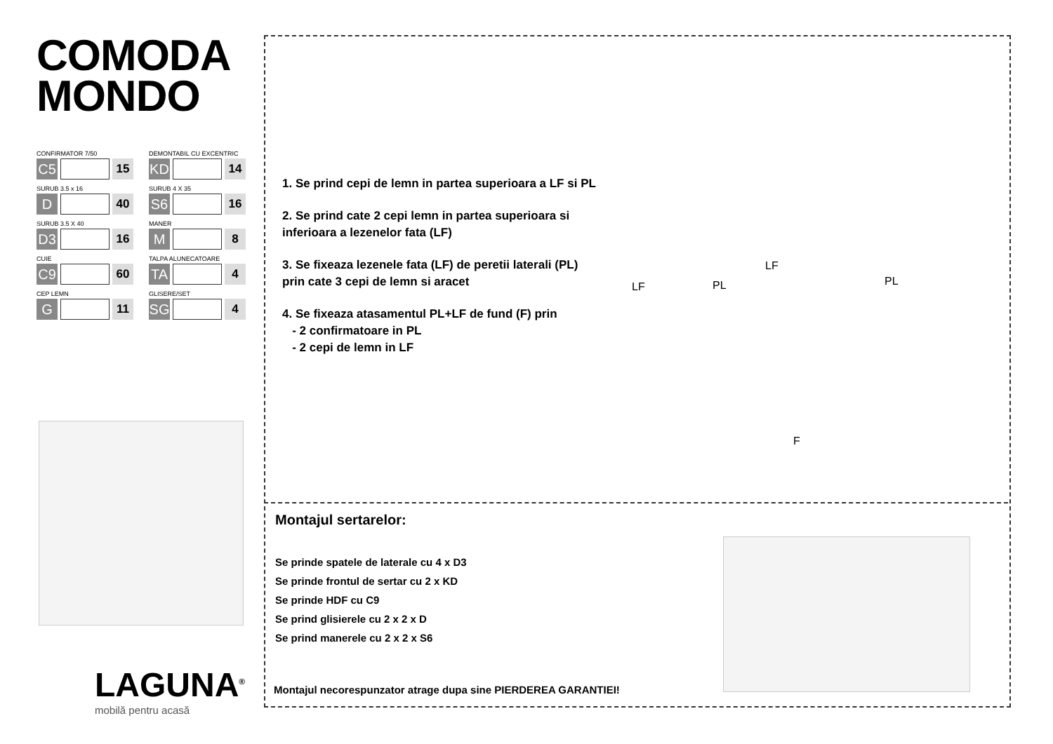COMODA
MONDO
CONFIRMATOR 7/50
C5
15
DEMONTABIL CU EXCENTRIC
KD
14
SURUB 3.5 x 16
D
40
SURUB 4 X 35
S6
16
SURUB 3.5 X 40
D3
16
MANER
M
8
CUIE
C9
60
TALPA ALUNECATOARE
TA
4
CEP LEMN
G
11
GLISERE/SET
SG
4
LAGUNA<sup>®</sup>
mobilă pentru acasă
1. Se prind cepi de lemn in partea superioara a LF si PL
2. Se prind cate 2 cepi lemn in partea superioara si
inferioara a lezenelor fata (LF)
3. Se fixeaza lezenele fata (LF) de peretii laterali (PL)
prin cate 3 cepi de lemn si aracet
4. Se fixeaza atasamentul PL+LF de fund (F) prin
- 2 confirmatoare in PL
- 2 cepi de lemn in LF
LF PL
LF
PL
F
Montajul sertarelor:
Se prinde spatele de laterale cu 4 x D3
Se prinde frontul de sertar cu 2 x KD
Se prinde HDF cu C9
Se prind glisierele cu 2 x 2 x D
Se prind manerele cu 2 x 2 x S6
Montajul necorespunzator atrage dupa sine PIERDEREA GARANTIEI!